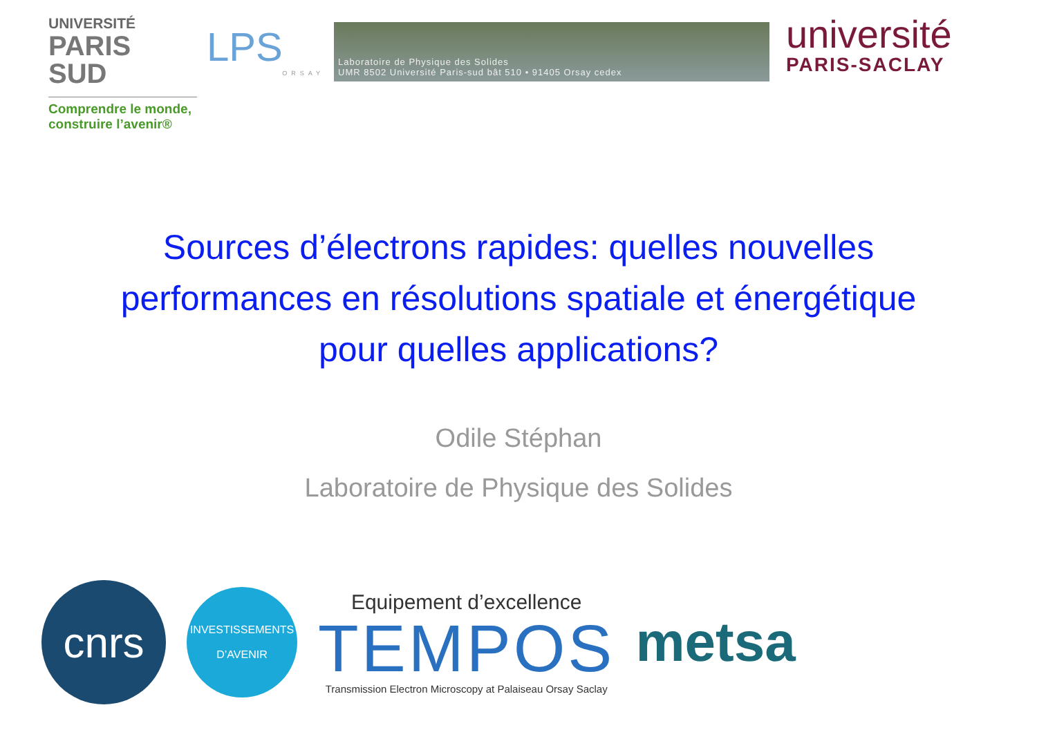UNIVERSITÉ
PARIS
SUD
Comprendre le monde, construire l’avenir®
LPS
ORSAY
Laboratoire de Physique des Solides
UMR 8502 Université Paris-sud bât 510 • 91405 Orsay cedex
université
PARIS-SACLAY
Sources d’électrons rapides: quelles nouvelles performances en résolutions spatiale et énergétique pour quelles applications?
Odile Stéphan
Laboratoire de Physique des Solides
cnrs
INVESTISSEMENTS
D’AVENIR
Equipement d’excellence
TEMPOS
Transmission Electron Microscopy at Palaiseau Orsay Saclay
metsa